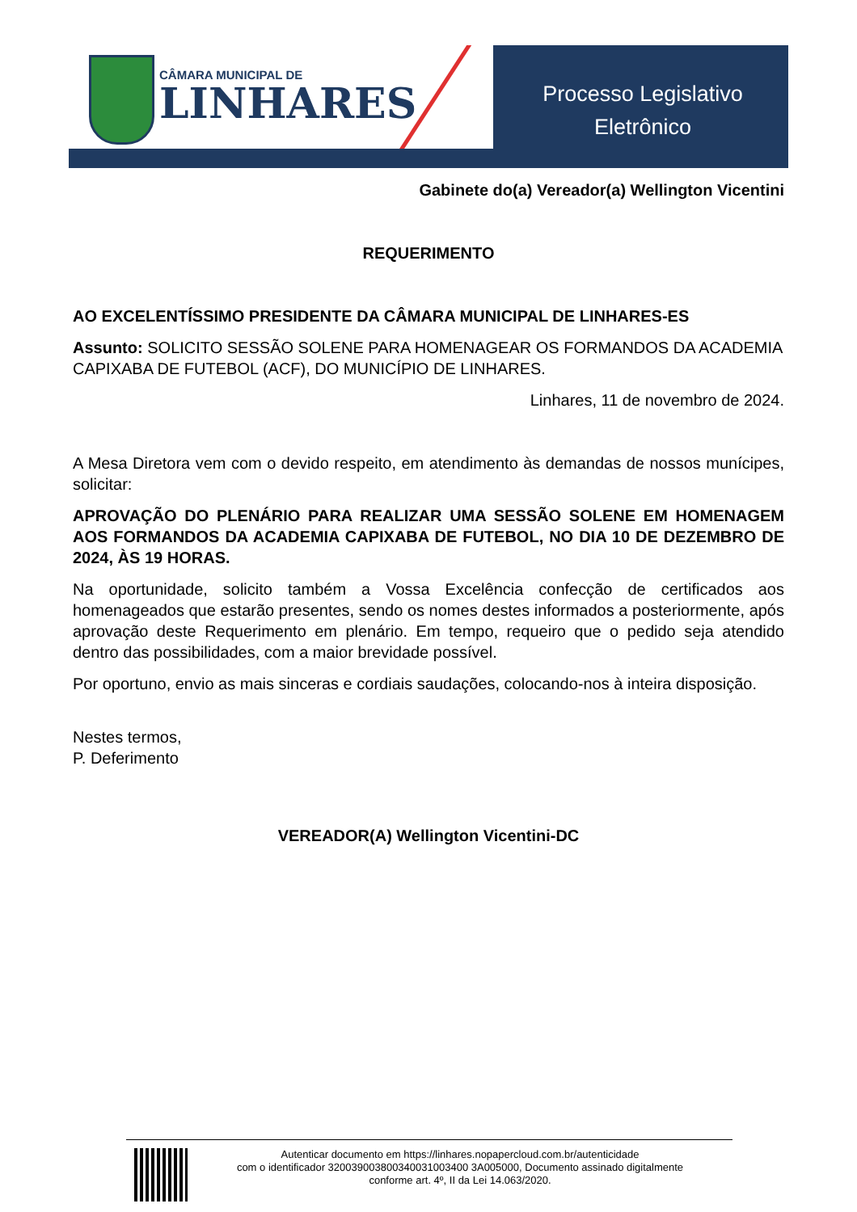CÂMARA MUNICIPAL DE
LINHARES
Processo Legislativo
Eletrônico
Gabinete do(a) Vereador(a) Wellington Vicentini
REQUERIMENTO
AO EXCELENTÍSSIMO PRESIDENTE DA CÂMARA MUNICIPAL DE LINHARES-ES
Assunto: SOLICITO SESSÃO SOLENE PARA HOMENAGEAR OS FORMANDOS DA ACADEMIA CAPIXABA DE FUTEBOL (ACF), DO MUNICÍPIO DE LINHARES.
Linhares, 11 de novembro de 2024.
A Mesa Diretora vem com o devido respeito, em atendimento às demandas de nossos munícipes, solicitar:
APROVAÇÃO DO PLENÁRIO PARA REALIZAR UMA SESSÃO SOLENE EM HOMENAGEM AOS FORMANDOS DA ACADEMIA CAPIXABA DE FUTEBOL, NO DIA 10 DE DEZEMBRO DE 2024, ÀS 19 HORAS.
Na oportunidade, solicito também a Vossa Excelência confecção de certificados aos homenageados que estarão presentes, sendo os nomes destes informados a posteriormente, após aprovação deste Requerimento em plenário. Em tempo, requeiro que o pedido seja atendido dentro das possibilidades, com a maior brevidade possível.
Por oportuno, envio as mais sinceras e cordiais saudações, colocando-nos à inteira disposição.
Nestes termos,
P. Deferimento
VEREADOR(A) Wellington Vicentini-DC
Autenticar documento em https://linhares.nopapercloud.com.br/autenticidade
com o identificador 320039003800340031003400 3A005000, Documento assinado digitalmente
conforme art. 4º, II da Lei 14.063/2020.